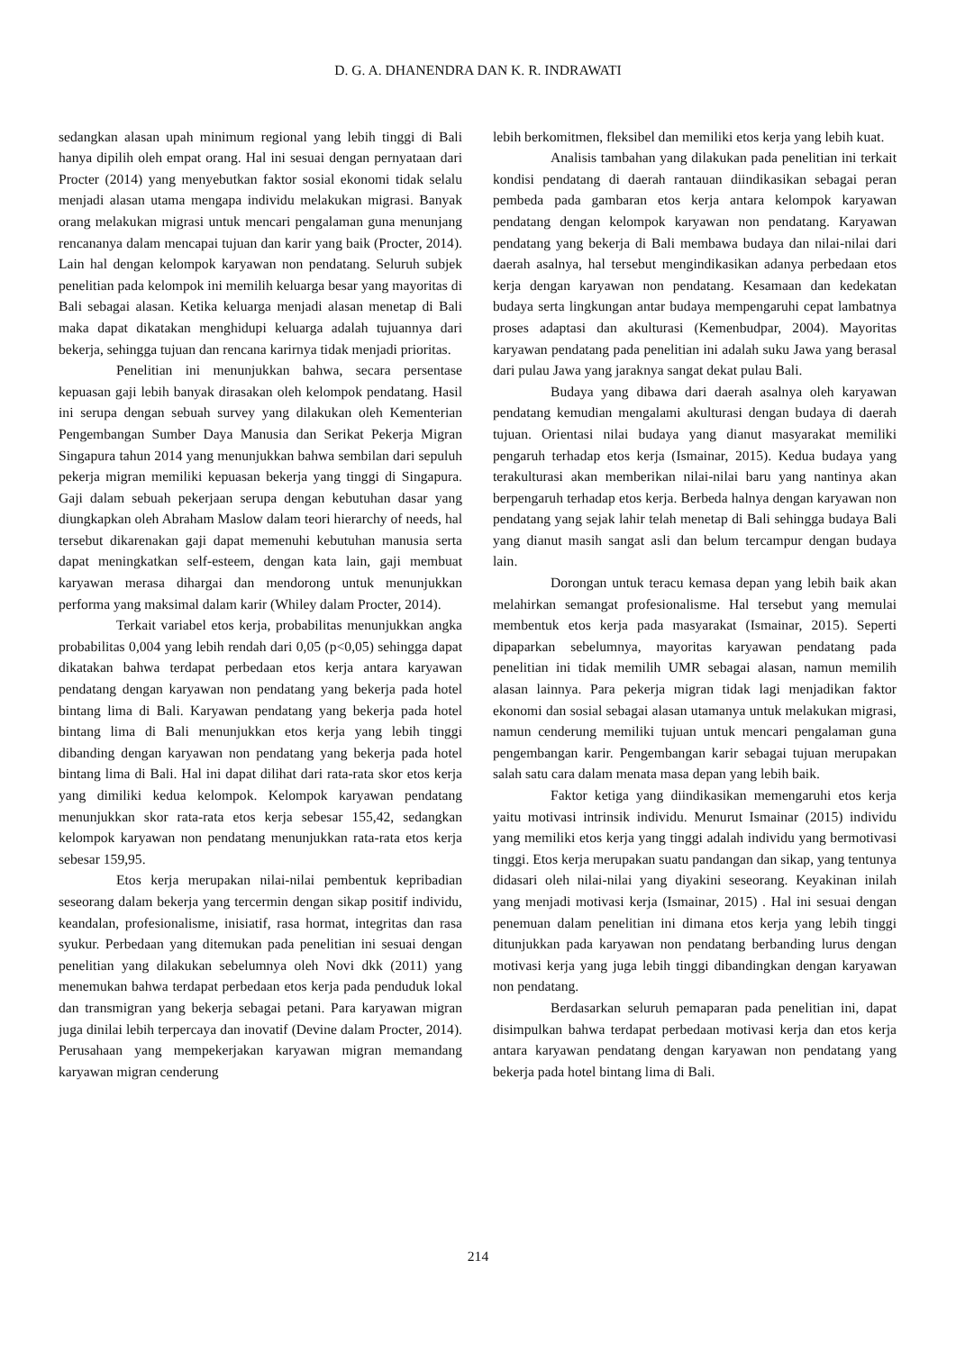D. G. A. DHANENDRA DAN K. R. INDRAWATI
sedangkan alasan upah minimum regional yang lebih tinggi di Bali hanya dipilih oleh empat orang. Hal ini sesuai dengan pernyataan dari Procter (2014) yang menyebutkan faktor sosial ekonomi tidak selalu menjadi alasan utama mengapa individu melakukan migrasi. Banyak orang melakukan migrasi untuk mencari pengalaman guna menunjang rencananya dalam mencapai tujuan dan karir yang baik (Procter, 2014). Lain hal dengan kelompok karyawan non pendatang. Seluruh subjek penelitian pada kelompok ini memilih keluarga besar yang mayoritas di Bali sebagai alasan. Ketika keluarga menjadi alasan menetap di Bali maka dapat dikatakan menghidupi keluarga adalah tujuannya dari bekerja, sehingga tujuan dan rencana karirnya tidak menjadi prioritas.
Penelitian ini menunjukkan bahwa, secara persentase kepuasan gaji lebih banyak dirasakan oleh kelompok pendatang. Hasil ini serupa dengan sebuah survey yang dilakukan oleh Kementerian Pengembangan Sumber Daya Manusia dan Serikat Pekerja Migran Singapura tahun 2014 yang menunjukkan bahwa sembilan dari sepuluh pekerja migran memiliki kepuasan bekerja yang tinggi di Singapura. Gaji dalam sebuah pekerjaan serupa dengan kebutuhan dasar yang diungkapkan oleh Abraham Maslow dalam teori hierarchy of needs, hal tersebut dikarenakan gaji dapat memenuhi kebutuhan manusia serta dapat meningkatkan self-esteem, dengan kata lain, gaji membuat karyawan merasa dihargai dan mendorong untuk menunjukkan performa yang maksimal dalam karir (Whiley dalam Procter, 2014).
Terkait variabel etos kerja, probabilitas menunjukkan angka probabilitas 0,004 yang lebih rendah dari 0,05 (p<0,05) sehingga dapat dikatakan bahwa terdapat perbedaan etos kerja antara karyawan pendatang dengan karyawan non pendatang yang bekerja pada hotel bintang lima di Bali. Karyawan pendatang yang bekerja pada hotel bintang lima di Bali menunjukkan etos kerja yang lebih tinggi dibanding dengan karyawan non pendatang yang bekerja pada hotel bintang lima di Bali. Hal ini dapat dilihat dari rata-rata skor etos kerja yang dimiliki kedua kelompok. Kelompok karyawan pendatang menunjukkan skor rata-rata etos kerja sebesar 155,42, sedangkan kelompok karyawan non pendatang menunjukkan rata-rata etos kerja sebesar 159,95.
Etos kerja merupakan nilai-nilai pembentuk kepribadian seseorang dalam bekerja yang tercermin dengan sikap positif individu, keandalan, profesionalisme, inisiatif, rasa hormat, integritas dan rasa syukur. Perbedaan yang ditemukan pada penelitian ini sesuai dengan penelitian yang dilakukan sebelumnya oleh Novi dkk (2011) yang menemukan bahwa terdapat perbedaan etos kerja pada penduduk lokal dan transmigran yang bekerja sebagai petani. Para karyawan migran juga dinilai lebih terpercaya dan inovatif (Devine dalam Procter, 2014). Perusahaan yang mempekerjakan karyawan migran memandang karyawan migran cenderung
lebih berkomitmen, fleksibel dan memiliki etos kerja yang lebih kuat.
Analisis tambahan yang dilakukan pada penelitian ini terkait kondisi pendatang di daerah rantauan diindikasikan sebagai peran pembeda pada gambaran etos kerja antara kelompok karyawan pendatang dengan kelompok karyawan non pendatang. Karyawan pendatang yang bekerja di Bali membawa budaya dan nilai-nilai dari daerah asalnya, hal tersebut mengindikasikan adanya perbedaan etos kerja dengan karyawan non pendatang. Kesamaan dan kedekatan budaya serta lingkungan antar budaya mempengaruhi cepat lambatnya proses adaptasi dan akulturasi (Kemenbudpar, 2004). Mayoritas karyawan pendatang pada penelitian ini adalah suku Jawa yang berasal dari pulau Jawa yang jaraknya sangat dekat pulau Bali.
Budaya yang dibawa dari daerah asalnya oleh karyawan pendatang kemudian mengalami akulturasi dengan budaya di daerah tujuan. Orientasi nilai budaya yang dianut masyarakat memiliki pengaruh terhadap etos kerja (Ismainar, 2015). Kedua budaya yang terakulturasi akan memberikan nilai-nilai baru yang nantinya akan berpengaruh terhadap etos kerja. Berbeda halnya dengan karyawan non pendatang yang sejak lahir telah menetap di Bali sehingga budaya Bali yang dianut masih sangat asli dan belum tercampur dengan budaya lain.
Dorongan untuk teracu kemasa depan yang lebih baik akan melahirkan semangat profesionalisme. Hal tersebut yang memulai membentuk etos kerja pada masyarakat (Ismainar, 2015). Seperti dipaparkan sebelumnya, mayoritas karyawan pendatang pada penelitian ini tidak memilih UMR sebagai alasan, namun memilih alasan lainnya. Para pekerja migran tidak lagi menjadikan faktor ekonomi dan sosial sebagai alasan utamanya untuk melakukan migrasi, namun cenderung memiliki tujuan untuk mencari pengalaman guna pengembangan karir. Pengembangan karir sebagai tujuan merupakan salah satu cara dalam menata masa depan yang lebih baik.
Faktor ketiga yang diindikasikan memengaruhi etos kerja yaitu motivasi intrinsik individu. Menurut Ismainar (2015) individu yang memiliki etos kerja yang tinggi adalah individu yang bermotivasi tinggi. Etos kerja merupakan suatu pandangan dan sikap, yang tentunya didasari oleh nilai-nilai yang diyakini seseorang. Keyakinan inilah yang menjadi motivasi kerja (Ismainar, 2015) . Hal ini sesuai dengan penemuan dalam penelitian ini dimana etos kerja yang lebih tinggi ditunjukkan pada karyawan non pendatang berbanding lurus dengan motivasi kerja yang juga lebih tinggi dibandingkan dengan karyawan non pendatang.
Berdasarkan seluruh pemaparan pada penelitian ini, dapat disimpulkan bahwa terdapat perbedaan motivasi kerja dan etos kerja antara karyawan pendatang dengan karyawan non pendatang yang bekerja pada hotel bintang lima di Bali.
214